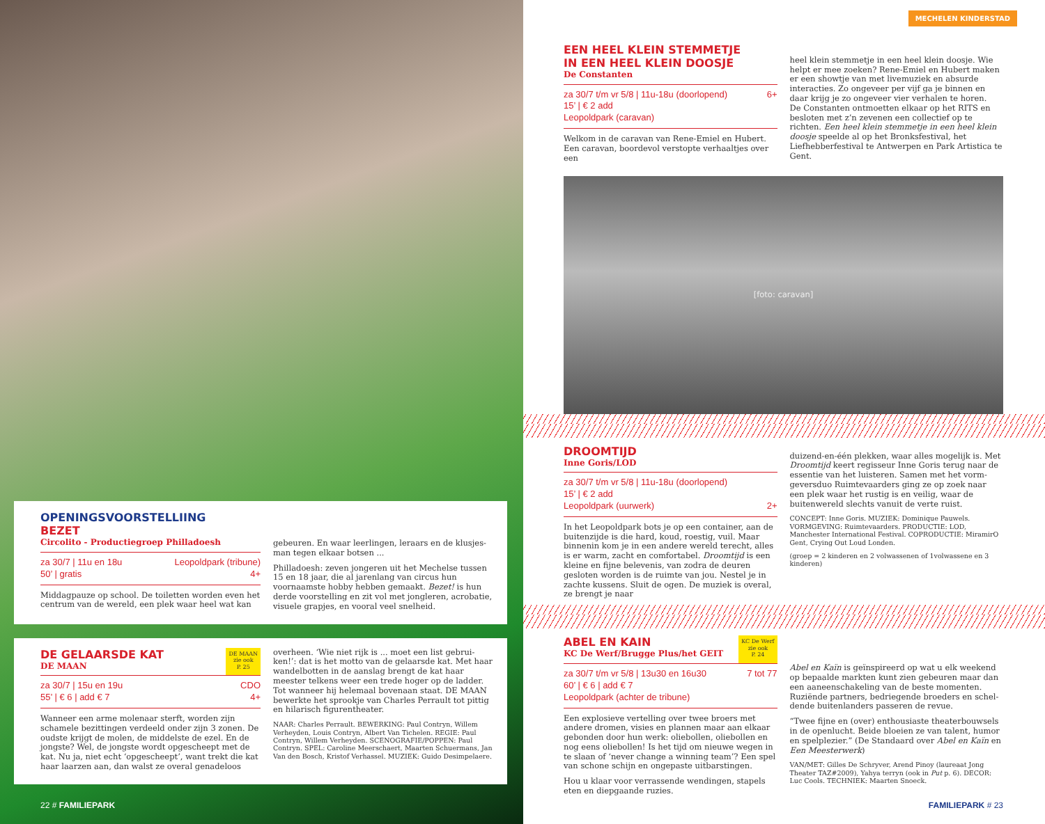OPENINGSVOORSTELLIING
BEZET
Circolito - Productiegroep Philladoesh
za 30/7 | 11u en 18u Leopoldpark (tribune)
50’ | gratis 4+
Middagpauze op school. De toiletten worden even het centrum van de wereld, een plek waar heel wat kan
gebeuren. En waar leerlingen, leraars en de klusjes­man tegen elkaar botsen ...
Philladoesh: zeven jongeren uit het Mechelse tus­sen 15 en 18 jaar, die al jarenlang van circus hun voornaamste hobby hebben gemaakt. Bezet! is hun derde voorstelling en zit vol met jongleren, acrobatie, visuele grapjes, en vooral veel snelheid.
DE GELAARSDE KAT
DE MAAN
DE MAAN
zie ook
P. 25
za 30/7 | 15u en 19u CDO
55’ | € 6 | add € 7 4+
Wanneer een arme molenaar sterft, worden zijn schamele bezittingen verdeeld onder zijn 3 zonen. De oudste krijgt de molen, de middelste de ezel. En de jongste? Wel, de jongste wordt opgescheept met de kat. Nu ja, niet echt ‘opgescheept’, want trekt die kat haar laarzen aan, dan walst ze overal genadeloos
overheen. ‘Wie niet rijk is ... moet een list gebrui­ken!’: dat is het motto van de gelaarsde kat. Met haar wandelbotten in de aanslag brengt de kat haar meester telkens weer een trede hoger op de ladder. Tot wanneer hij helemaal bovenaan staat. DE MAAN bewerkte het sprookje van Charles Perrault tot pittig en hilarisch figurentheater.
NAAR: Charles Perrault. BEWERKING: Paul Contryn, Willem Ver­heyden, Louis Contryn, Albert Van Tichelen. REGIE: Paul Contryn, Willem Verheyden. SCENOGRAFIE/POPPEN: Paul Contryn. SPEL: Caroline Meerschaert, Maarten Schuermans, Jan Van den Bosch, Kristof Verhassel. MUZIEK: Guido Desimpelaere.
22 # FAMILIEPARK
MECHELEN KINDERSTAD
EEN HEEL KLEIN STEMMETJE
IN EEN HEEL KLEIN DOOSJE
De Constanten
za 30/7 t/m vr 5/8 | 11u-18u (doorlopend) 6+
15’ | € 2 add
Leopoldpark (caravan)
Welkom in de caravan van Rene-Emiel en Hubert. Een caravan, boordevol verstopte verhaaltjes over een
heel klein stemmetje in een heel klein doosje. Wie helpt er mee zoeken? Rene-Emiel en Hubert maken er een showtje van met livemuziek en absurde interac­ties. Zo ongeveer per vijf ga je binnen en daar krijg je zo ongeveer vier verhalen te horen.
De Constanten ontmoetten elkaar op het RITS en besloten met z’n zevenen een collectief op te richten. Een heel klein stemmetje in een heel klein doosje speelde al op het Bronksfestival, het Liefhebberfestival te Ant­werpen en Park Artistica te Gent.
[foto: caravan]
DROOMTIJD
Inne Goris/LOD
za 30/7 t/m vr 5/8 | 11u-18u (doorlopend)
15’ | € 2 add
Leopoldpark (uurwerk) 2+
In het Leopoldpark bots je op een container, aan de buitenzijde is die hard, koud, roestig, vuil. Maar bin­nenin kom je in een andere wereld terecht, alles is er warm, zacht en comfortabel. Droomtijd is een kleine en fijne belevenis, van zodra de deuren gesloten wor­den is de ruimte van jou. Nestel je in zachte kussens. Sluit de ogen. De muziek is overal, ze brengt je naar
duizend-en-één plekken, waar alles mogelijk is. Met Droomtijd keert regisseur Inne Goris terug naar de essentie van het luisteren. Samen met het vorm­geversduo Ruimtevaarders ging ze op zoek naar een plek waar het rustig is en veilig, waar de buitenwereld slechts vanuit de verte ruist.
CONCEPT: Inne Goris. MUZIEK: Dominique Pauwels. VORMGE­VING: Ruimtevaarders. PRODUCTIE: LOD, Manchester Internati­onal Festival. COPRODUCTIE: MiramirO Gent, Crying Out Loud Londen.
(groep = 2 kinderen en 2 volwassenen of 1volwassene en 3 kinderen)
ABEL EN KAIN
KC De Werf/Brugge Plus/het GEIT
KC De Werf
zie ook
P. 24
za 30/7 t/m vr 5/8 | 13u30 en 16u30 7 tot 77
60’ | € 6 | add € 7
Leopoldpark (achter de tribune)
Een explosieve vertelling over twee broers met andere dromen, visies en plannen maar aan elkaar gebon­den door hun werk: oliebollen, oliebollen en nog eens oliebollen! Is het tijd om nieuwe wegen in te slaan of ‘never change a winning team’? Een spel van schone schijn en ongepaste uitbarstingen.
Hou u klaar voor verrassende wendingen, stapels eten en diepgaande ruzies.
Abel en Kaïn is geïnspireerd op wat u elk weekend op bepaalde markten kunt zien gebeuren maar dan een aaneenschakeling van de beste momenten. Ruziënde partners, bedriegende broeders en schel­dende buitenlanders passeren de revue.
“Twee fijne en (over) enthousiaste theaterbouwsels in de openlucht. Beide bloeien ze van talent, humor en spelplezier.” (De Standaard over Abel en Kaïn en Een Meesterwerk)
VAN/MET: Gilles De Schryver, Arend Pinoy (laureaat Jong Theater TAZ#2009), Yahya terryn (ook in Put p. 6). DECOR: Luc Cools. TECHNIEK: Maarten Snoeck.
FAMILIEPARK # 23